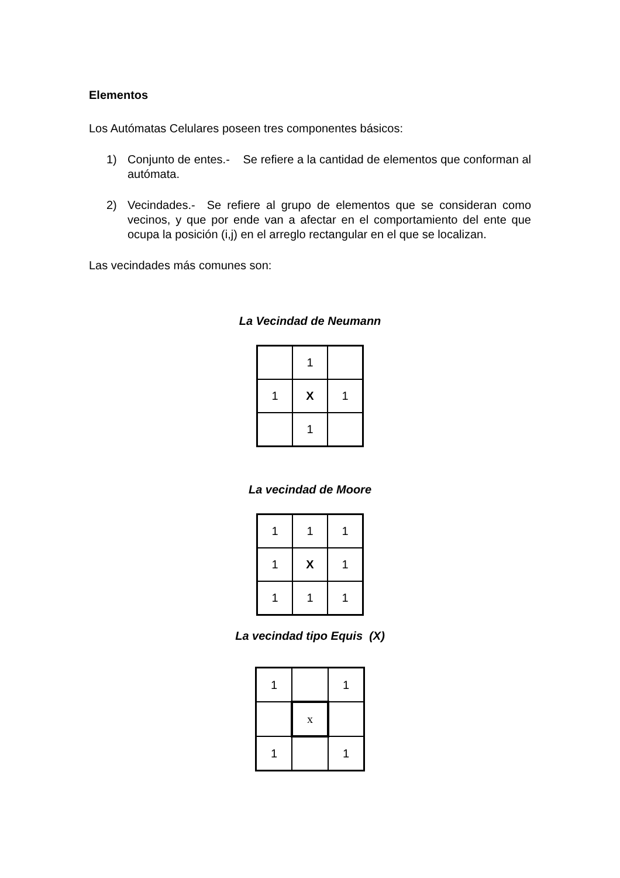Elementos
Los Autómatas Celulares poseen tres componentes básicos:
1) Conjunto de entes.- Se refiere a la cantidad de elementos que conforman al autómata.
2) Vecindades.- Se refiere al grupo de elementos que se consideran como vecinos, y que por ende van a afectar en el comportamiento del ente que ocupa la posición (i,j) en el arreglo rectangular en el que se localizan.
Las vecindades más comunes son:
La Vecindad de Neumann
| | 1 | |
| 1 | X | 1 |
| | 1 | |
La vecindad de Moore
| 1 | 1 | 1 |
| 1 | X | 1 |
| 1 | 1 | 1 |
La vecindad tipo Equis (X)
| 1 | | 1 |
| | x | |
| 1 | | 1 |